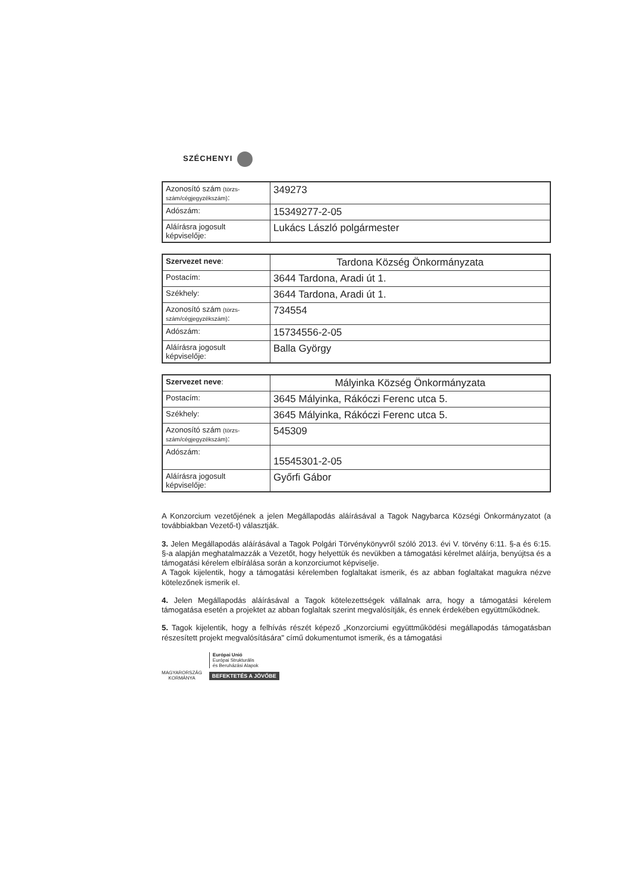SZÉCHENYI
| Azonosító szám (törzs-szám/cégjegyzékszám) : | 349273 |
| Adószám: | 15349277-2-05 |
| Aláírásra jogosult képviselője: | Lukács László polgármester |
| Szervezet neve : | Tardona Község Önkormányzata |
| Postacím: | 3644 Tardona, Aradi út 1. |
| Székhely: | 3644 Tardona, Aradi út 1. |
| Azonosító szám (törzs-szám/cégjegyzékszám) : | 734554 |
| Adószám: | 15734556-2-05 |
| Aláírásra jogosult képviselője: | Balla György |
| Szervezet neve : | Mályinka Község Önkormányzata |
| Postacím: | 3645 Mályinka, Rákóczi Ferenc utca 5. |
| Székhely: | 3645 Mályinka, Rákóczi Ferenc utca 5. |
| Azonosító szám (törzs-szám/cégjegyzékszám) : | 545309 |
| Adószám: | 15545301-2-05 |
| Aláírásra jogosult képviselője: | Győrfi Gábor |
A Konzorcium vezetőjének a jelen Megállapodás aláírásával a Tagok Nagybarca Községi Önkormányzatot (a továbbiakban Vezető-t) választják.
3. Jelen Megállapodás aláírásával a Tagok Polgári Törvénykönyvről szóló 2013. évi V. törvény 6:11. §-a és 6:15. §-a alapján meghatalmazzák a Vezetőt, hogy helyettük és nevükben a támogatási kérelmet aláírja, benyújtsa és a támogatási kérelem elbírálása során a konzorciumot képviselje.
A Tagok kijelentik, hogy a támogatási kérelemben foglaltakat ismerik, és az abban foglaltakat magukra nézve kötelezőnek ismerik el.
4. Jelen Megállapodás aláírásával a Tagok kötelezettségek vállalnak arra, hogy a támogatási kérelem támogatása esetén a projektet az abban foglaltak szerint megvalósítják, és ennek érdekében együttműködnek.
5. Tagok kijelentik, hogy a felhívás részét képező „Konzorciumi együttműködési megállapodás támogatásban részesített projekt megvalósítására" című dokumentumot ismerik, és a támogatási
MAGYARORSZÁG
KORMÁNYA
Európai Unió
Európai Strukturális
és Beruházási Alapok
BEFEKTETÉS A JÖVŐBE